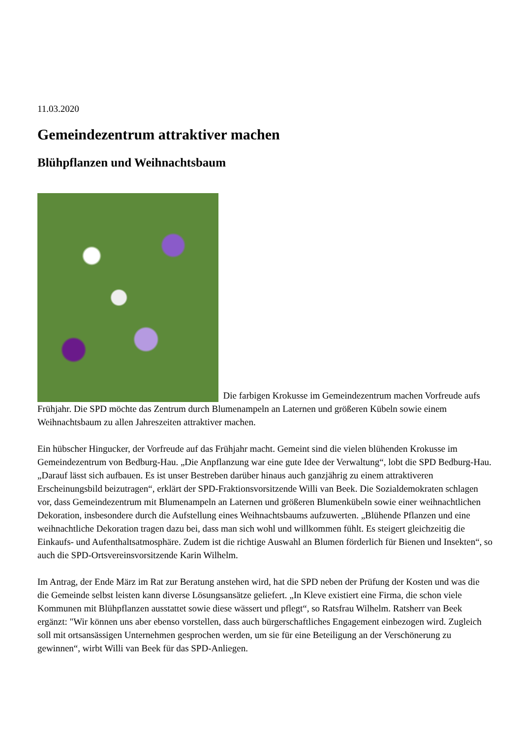11.03.2020
Gemeindezentrum attraktiver machen
Blühpflanzen und Weihnachtsbaum
Die farbigen Krokusse im Gemeindezentrum machen Vorfreude aufs Frühjahr. Die SPD möchte das Zentrum durch Blumenampeln an Laternen und größeren Kübeln sowie einem Weihnachtsbaum zu allen Jahreszeiten attraktiver machen.
Ein hübscher Hingucker, der Vorfreude auf das Frühjahr macht. Gemeint sind die vielen blühenden Krokusse im Gemeindezentrum von Bedburg-Hau. „Die Anpflanzung war eine gute Idee der Verwaltung“, lobt die SPD Bedburg-Hau. „Darauf lässt sich aufbauen. Es ist unser Bestreben darüber hinaus auch ganzjährig zu einem attraktiveren Erscheinungsbild beizutragen“, erklärt der SPD-Fraktionsvorsitzende Willi van Beek. Die Sozialdemokraten schlagen vor, dass Gemeindezentrum mit Blumenampeln an Laternen und größeren Blumenkübeln sowie einer weihnachtlichen Dekoration, insbesondere durch die Aufstellung eines Weihnachtsbaums aufzuwerten. „Blühende Pflanzen und eine weihnachtliche Dekoration tragen dazu bei, dass man sich wohl und willkommen fühlt. Es steigert gleichzeitig die Einkaufs- und Aufenthaltsatmosphäre. Zudem ist die richtige Auswahl an Blumen förderlich für Bienen und Insekten“, so auch die SPD-Ortsvereinsvorsitzende Karin Wilhelm.
Im Antrag, der Ende März im Rat zur Beratung anstehen wird, hat die SPD neben der Prüfung der Kosten und was die die Gemeinde selbst leisten kann diverse Lösungsansätze geliefert. „In Kleve existiert eine Firma, die schon viele Kommunen mit Blühpflanzen ausstattet sowie diese wässert und pflegt“, so Ratsfrau Wilhelm. Ratsherr van Beek ergänzt: "Wir können uns aber ebenso vorstellen, dass auch bürgerschaftliches Engagement einbezogen wird. Zugleich soll mit ortsansässigen Unternehmen gesprochen werden, um sie für eine Beteiligung an der Verschönerung zu gewinnen“, wirbt Willi van Beek für das SPD-Anliegen.